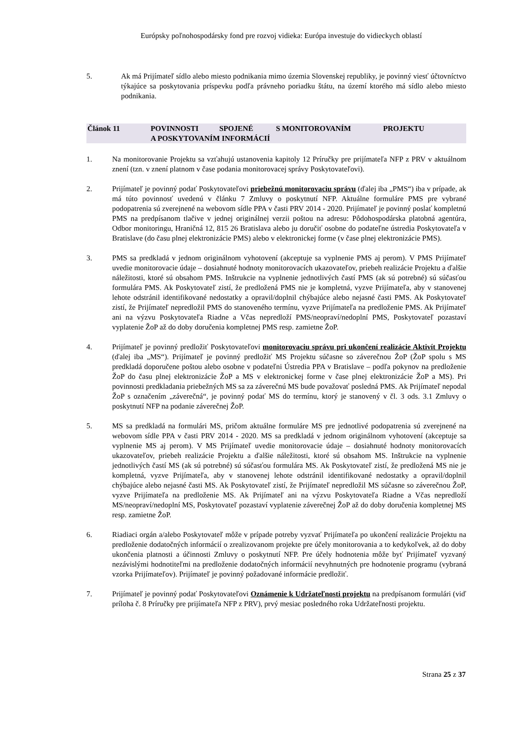Európsky poľnohospodársky fond pre rozvoj vidieka: Európa investuje do vidieckych oblastí
5. Ak má Prijímateľ sídlo alebo miesto podnikania mimo územia Slovenskej republiky, je povinný viesť účtovníctvo týkajúce sa poskytovania príspevku podľa právneho poriadku štátu, na území ktorého má sídlo alebo miesto podnikania.
Článok 11 POVINNOSTI SPOJENÉ S MONITOROVANÍM PROJEKTU
A POSKYTOVANÍM INFORMÁCIÍ
1. Na monitorovanie Projektu sa vzťahujú ustanovenia kapitoly 12 Príručky pre prijímateľa NFP z PRV v aktuálnom znení (tzn. v znení platnom v čase podania monitorovacej správy Poskytovateľovi).
2. Prijímateľ je povinný podať Poskytovateľovi priebežnú monitorovaciu správu (ďalej iba „PMS“) iba v prípade, ak má túto povinnosť uvedenú v článku 7 Zmluvy o poskytnutí NFP. Aktuálne formuláre PMS pre vybrané podopatrenia sú zverejnené na webovom sídle PPA v časti PRV 2014 - 2020. Prijímateľ je povinný poslať kompletnú PMS na predpísanom tlačive v jednej originálnej verzii poštou na adresu: Pôdohospodárska platobná agentúra, Odbor monitoringu, Hraničná 12, 815 26 Bratislava alebo ju doručiť osobne do podateľne ústredia Poskytovateľa v Bratislave (do času plnej elektronizácie PMS) alebo v elektronickej forme (v čase plnej elektronizácie PMS).
3. PMS sa predkladá v jednom originálnom vyhotovení (akceptuje sa vyplnenie PMS aj perom). V PMS Prijímateľ uvedie monitorovacie údaje – dosiahnuté hodnoty monitorovacích ukazovateľov, priebeh realizácie Projektu a ďalšie náležitosti, ktoré sú obsahom PMS. Inštrukcie na vyplnenie jednotlivých častí PMS (ak sú potrebné) sú súčasťou formulára PMS. Ak Poskytovateľ zistí, že predložená PMS nie je kompletná, vyzve Prijímateľa, aby v stanovenej lehote odstránil identifikované nedostatky a opravil/doplnil chýbajúce alebo nejasné časti PMS. Ak Poskytovateľ zistí, že Prijímateľ nepredložil PMS do stanoveného termínu, vyzve Prijímateľa na predloženie PMS. Ak Prijímateľ ani na výzvu Poskytovateľa Riadne a Včas nepredloží PMS/neopraví/nedoplní PMS, Poskytovateľ pozastaví vyplatenie ŽoP až do doby doručenia kompletnej PMS resp. zamietne ŽoP.
4. Prijímateľ je povinný predložiť Poskytovateľovi monitorovaciu správu pri ukončení realizácie Aktivít Projektu (ďalej iba „MS“). Prijímateľ je povinný predložiť MS Projektu súčasne so záverečnou ŽoP (ŽoP spolu s MS predkladá doporučene poštou alebo osobne v podateľni Ústredia PPA v Bratislave – podľa pokynov na predloženie ŽoP do času plnej elektronizácie ŽoP a MS v elektronickej forme v čase plnej elektronizácie ŽoP a MS). Pri povinnosti predkladania priebežných MS sa za záverečnú MS bude považovať posledná PMS. Ak Prijímateľ nepodal ŽoP s označením „záverečná“, je povinný podať MS do termínu, ktorý je stanovený v čl. 3 ods. 3.1 Zmluvy o poskytnutí NFP na podanie záverečnej ŽoP.
5. MS sa predkladá na formulári MS, pričom aktuálne formuláre MS pre jednotlivé podopatrenia sú zverejnené na webovom sídle PPA v časti PRV 2014 - 2020. MS sa predkladá v jednom originálnom vyhotovení (akceptuje sa vyplnenie MS aj perom). V MS Prijímateľ uvedie monitorovacie údaje – dosiahnuté hodnoty monitorovacích ukazovateľov, priebeh realizácie Projektu a ďalšie náležitosti, ktoré sú obsahom MS. Inštrukcie na vyplnenie jednotlivých častí MS (ak sú potrebné) sú súčasťou formulára MS. Ak Poskytovateľ zistí, že predložená MS nie je kompletná, vyzve Prijímateľa, aby v stanovenej lehote odstránil identifikované nedostatky a opravil/doplnil chýbajúce alebo nejasné časti MS. Ak Poskytovateľ zistí, že Prijímateľ nepredložil MS súčasne so záverečnou ŽoP, vyzve Prijímateľa na predloženie MS. Ak Prijímateľ ani na výzvu Poskytovateľa Riadne a Včas nepredloží MS/neopraví/nedoplní MS, Poskytovateľ pozastaví vyplatenie záverečnej ŽoP až do doby doručenia kompletnej MS resp. zamietne ŽoP.
6. Riadiaci orgán a/alebo Poskytovateľ môže v prípade potreby vyzvať Prijímateľa po ukončení realizácie Projektu na predloženie dodatočných informácií o zrealizovanom projekte pre účely monitorovania a to kedykoľvek, až do doby ukončenia platnosti a účinnosti Zmluvy o poskytnutí NFP. Pre účely hodnotenia môže byť Prijímateľ vyzvaný nezávislými hodnotiteľmi na predloženie dodatočných informácií nevyhnutných pre hodnotenie programu (vybraná vzorka Prijímateľov). Prijímateľ je povinný požadované informácie predložiť.
7. Prijímateľ je povinný podať Poskytovateľovi Oznámenie k Udržateľnosti projektu na predpísanom formulári (viď príloha č. 8 Príručky pre prijímateľa NFP z PRV), prvý mesiac posledného roka Udržateľnosti projektu.
Strana 25 z 37